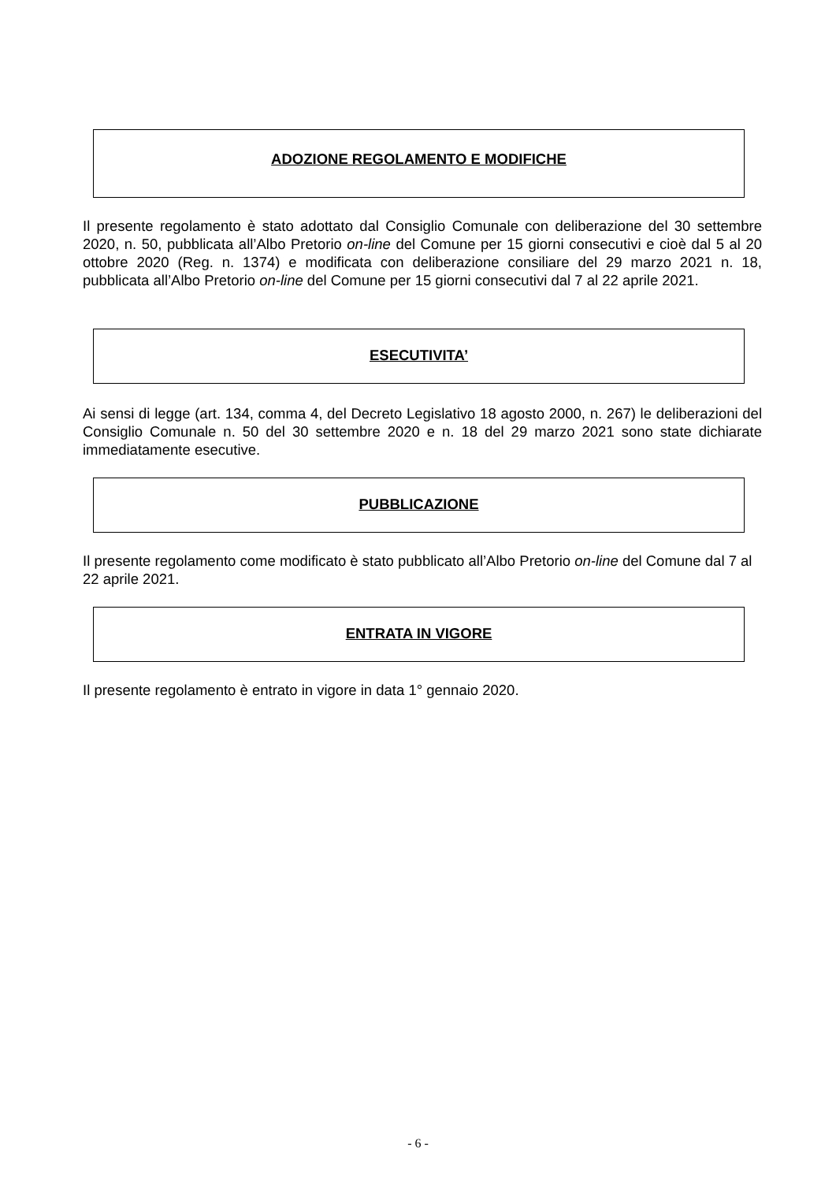ADOZIONE REGOLAMENTO E MODIFICHE
Il presente regolamento è stato adottato dal Consiglio Comunale con deliberazione del 30 settembre 2020, n. 50, pubblicata all’Albo Pretorio on-line del Comune per 15 giorni consecutivi e cioè dal 5 al 20 ottobre 2020 (Reg. n. 1374) e modificata con deliberazione consiliare del 29 marzo 2021 n. 18, pubblicata all’Albo Pretorio on-line del Comune per 15 giorni consecutivi dal 7 al 22 aprile 2021.
ESECUTIVITA’
Ai sensi di legge (art. 134, comma 4, del Decreto Legislativo 18 agosto 2000, n. 267) le deliberazioni del Consiglio Comunale n. 50 del 30 settembre 2020 e n. 18 del 29 marzo 2021 sono state dichiarate immediatamente esecutive.
PUBBLICAZIONE
Il presente regolamento come modificato è stato pubblicato all’Albo Pretorio on-line del Comune dal 7 al 22 aprile 2021.
ENTRATA IN VIGORE
Il presente regolamento è entrato in vigore in data 1° gennaio 2020.
- 6 -